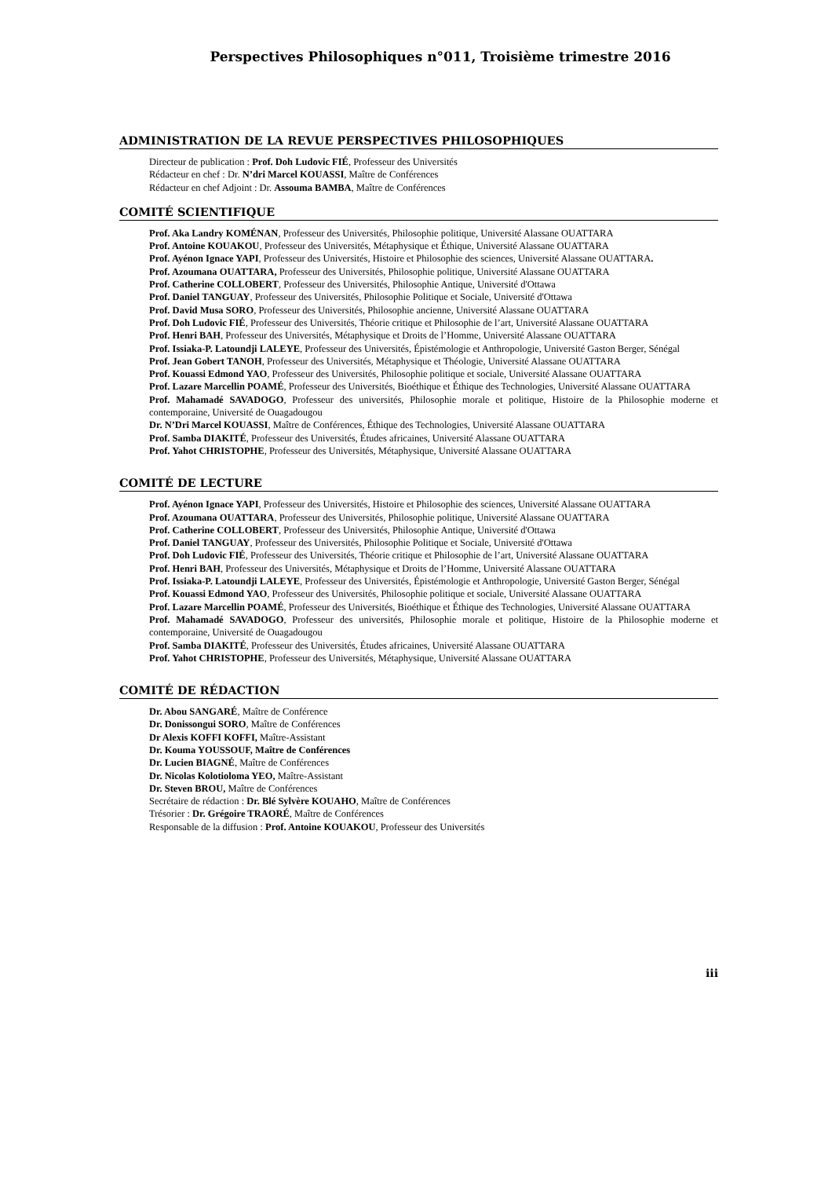Perspectives Philosophiques n°011, Troisième trimestre 2016
ADMINISTRATION DE LA REVUE PERSPECTIVES PHILOSOPHIQUES
Directeur de publication : Prof. Doh Ludovic FIÉ, Professeur des Universités
Rédacteur en chef : Dr. N’dri Marcel KOUASSI, Maître de Conférences
Rédacteur en chef Adjoint : Dr. Assouma BAMBA, Maître de Conférences
COMITÉ SCIENTIFIQUE
Prof. Aka Landry KOMÉNAN, Professeur des Universités, Philosophie politique, Université Alassane OUATTARA
Prof. Antoine KOUAKOU, Professeur des Universités, Métaphysique et Éthique, Université Alassane OUATTARA
Prof. Ayénon Ignace YAPI, Professeur des Universités, Histoire et Philosophie des sciences, Université Alassane OUATTARA.
Prof. Azoumana OUATTARA, Professeur des Universités, Philosophie politique, Université Alassane OUATTARA
Prof. Catherine COLLOBERT, Professeur des Universités, Philosophie Antique, Université d'Ottawa
Prof. Daniel TANGUAY, Professeur des Universités, Philosophie Politique et Sociale, Université d'Ottawa
Prof. David Musa SORO, Professeur des Universités, Philosophie ancienne, Université Alassane OUATTARA
Prof. Doh Ludovic FIÉ, Professeur des Universités, Théorie critique et Philosophie de l’art, Université Alassane OUATTARA
Prof. Henri BAH, Professeur des Universités, Métaphysique et Droits de l’Homme, Université Alassane OUATTARA
Prof. Issiaka-P. Latoundji LALEYE, Professeur des Universités, Épistémologie et Anthropologie, Université Gaston Berger, Sénégal
Prof. Jean Gobert TANOH, Professeur des Universités, Métaphysique et Théologie, Université Alassane OUATTARA
Prof. Kouassi Edmond YAO, Professeur des Universités, Philosophie politique et sociale, Université Alassane OUATTARA
Prof. Lazare Marcellin POAMÉ, Professeur des Universités, Bioéthique et Éthique des Technologies, Université Alassane OUATTARA
Prof. Mahamadé SAVADOGO, Professeur des universités, Philosophie morale et politique, Histoire de la Philosophie moderne et contemporaine, Université de Ouagadougou
Dr. N’Dri Marcel KOUASSI, Maître de Conférences, Éthique des Technologies, Université Alassane OUATTARA
Prof. Samba DIAKITÉ, Professeur des Universités, Études africaines, Université Alassane OUATTARA
Prof. Yahot CHRISTOPHE, Professeur des Universités, Métaphysique, Université Alassane OUATTARA
COMITÉ DE LECTURE
Prof. Ayénon Ignace YAPI, Professeur des Universités, Histoire et Philosophie des sciences, Université Alassane OUATTARA
Prof. Azoumana OUATTARA, Professeur des Universités, Philosophie politique, Université Alassane OUATTARA
Prof. Catherine COLLOBERT, Professeur des Universités, Philosophie Antique, Université d'Ottawa
Prof. Daniel TANGUAY, Professeur des Universités, Philosophie Politique et Sociale, Université d'Ottawa
Prof. Doh Ludovic FIÉ, Professeur des Universités, Théorie critique et Philosophie de l’art, Université Alassane OUATTARA
Prof. Henri BAH, Professeur des Universités, Métaphysique et Droits de l’Homme, Université Alassane OUATTARA
Prof. Issiaka-P. Latoundji LALEYE, Professeur des Universités, Épistémologie et Anthropologie, Université Gaston Berger, Sénégal
Prof. Kouassi Edmond YAO, Professeur des Universités, Philosophie politique et sociale, Université Alassane OUATTARA
Prof. Lazare Marcellin POAMÉ, Professeur des Universités, Bioéthique et Éthique des Technologies, Université Alassane OUATTARA
Prof. Mahamadé SAVADOGO, Professeur des universités, Philosophie morale et politique, Histoire de la Philosophie moderne et contemporaine, Université de Ouagadougou
Prof. Samba DIAKITÉ, Professeur des Universités, Études africaines, Université Alassane OUATTARA
Prof. Yahot CHRISTOPHE, Professeur des Universités, Métaphysique, Université Alassane OUATTARA
COMITÉ DE RÉDACTION
Dr. Abou SANGARÉ, Maître de Conférence
Dr. Donissongui SORO, Maître de Conférences
Dr Alexis KOFFI KOFFI, Maître-Assistant
Dr. Kouma YOUSSOUF, Maître de Conférences
Dr. Lucien BIAGNÉ, Maître de Conférences
Dr. Nicolas Kolotioloma YEO, Maître-Assistant
Dr. Steven BROU, Maître de Conférences
Secrétaire de rédaction : Dr. Blé Sylvère KOUAHO, Maître de Conférences
Trésorier : Dr. Grégoire TRAORÉ, Maître de Conférences
Responsable de la diffusion : Prof. Antoine KOUAKOU, Professeur des Universités
iii